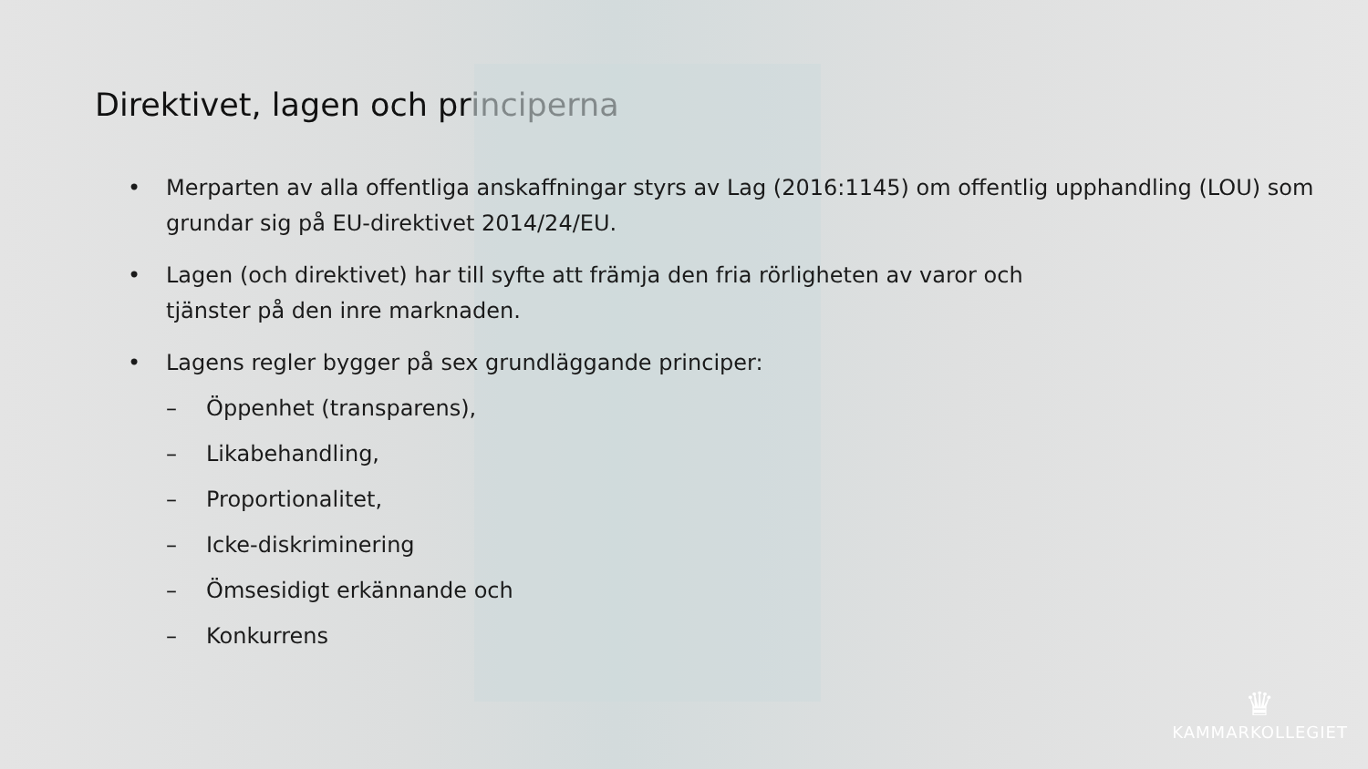Direktivet, lagen och principerna
• Merparten av alla offentliga anskaffningar styrs av Lag (2016:1145) om offentlig upphandling (LOU) som grundar sig på EU-direktivet 2014/24/EU.
• Lagen (och direktivet) har till syfte att främja den fria rörligheten av varor och tjänster på den inre marknaden.
• Lagens regler bygger på sex grundläggande principer:
– Öppenhet (transparens),
– Likabehandling,
– Proportionalitet,
– Icke-diskriminering
– Ömsesidigt erkännande och
– Konkurrens
♛
KAMMARKOLLEGIET